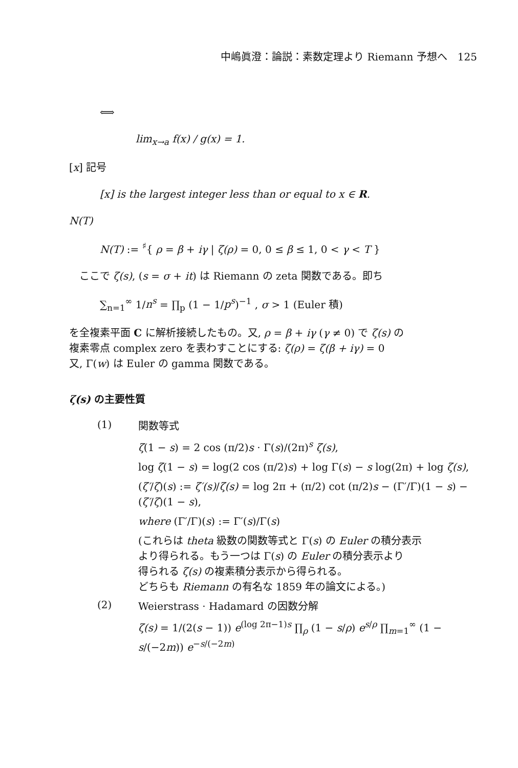中嶋眞澄：論説：素数定理より Riemann 予想へ　125
⟺
lim<sub>x→a</sub> f(x) / g(x) = 1.
[x] 記号
[x] is the largest integer less than or equal to x ∈ R.
N(T)
N(T) := <sup>♯</sup>{ ρ = β + iγ | ζ(ρ) = 0, 0 ≤ β ≤ 1, 0 < γ < T }
　ここで ζ(s), (s = σ + it) は Riemann の zeta 関数である。即ち
∑<sub>n=1</sub><sup>∞</sup> 1/n<sup>s</sup> = ∏<sub>p</sub> (1 − 1/p<sup>s</sup>)<sup>−1</sup> , σ > 1 (Euler 積)
を全複素平面 C に解析接続したもの。又, ρ = β + iγ (γ ≠ 0) で ζ(s) の
複素零点 complex zero を表わすことにする: ζ(ρ) = ζ(β + iγ) = 0
又, Γ(w) は Euler の gamma 関数である。
ζ(s) の主要性質
(1)
関数等式
ζ(1 − s) = 2 cos (π/2)s · Γ(s)/(2π)<sup>s</sup> ζ(s),
log ζ(1 − s) = log(2 cos (π/2)s) + log Γ(s) − s log(2π) + log ζ(s),
(ζ′/ζ)(s) := ζ′(s)/ζ(s) = log 2π + (π/2) cot (π/2)s − (Γ′/Γ)(1 − s) − (ζ′/ζ)(1 − s),
where (Γ′/Γ)(s) := Γ′(s)/Γ(s)
(これらは theta 級数の関数等式と Γ(s) の Euler の積分表示
より得られる。もう一つは Γ(s) の Euler の積分表示より
得られる ζ(s) の複素積分表示から得られる。
どちらも Riemann の有名な 1859 年の論文による。)
(2)
Weierstrass · Hadamard の因数分解
ζ(s) = 1/(2(s − 1)) e<sup>(log 2π−1)s</sup> ∏<sub>ρ</sub> (1 − s/ρ) e<sup>s/ρ</sup> ∏<sub>m=1</sub><sup>∞</sup> (1 − s/(−2m)) e<sup>−s/(−2m)</sup>